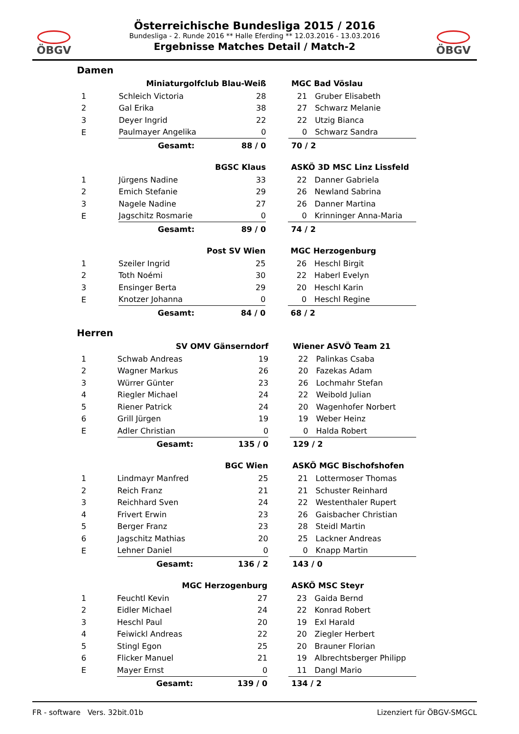ÖBGV ÖBGV
Österreichische Bundesliga 2015 / 2016
Bundesliga - 2. Runde 2016 ** Halle Eferding ** 12.03.2016 - 13.03.2016
Ergebnisse Matches Detail / Match-2
Damen
| | Miniaturgolfclub Blau-Weiß | | | MGC Bad Vöslau | |
| --- | --- | --- | --- | --- | --- |
| 1 | Schleich Victoria | 28 | | 21 | Gruber Elisabeth |
| 2 | Gal Erika | 38 | | 27 | Schwarz Melanie |
| 3 | Deyer Ingrid | 22 | | 22 | Utzig Bianca |
| E | Paulmayer Angelika | 0 | | 0 | Schwarz Sandra |
| | Gesamt: | 88 / 0 | | 70 / 2 | |
| | BGSC Klaus | | | ASKÖ 3D MSC Linz Lissfeld | |
| --- | --- | --- | --- | --- | --- |
| 1 | Jürgens Nadine | 33 | | 22 | Danner Gabriela |
| 2 | Emich Stefanie | 29 | | 26 | Newland Sabrina |
| 3 | Nagele Nadine | 27 | | 26 | Danner Martina |
| E | Jagschitz Rosmarie | 0 | | 0 | Krinninger Anna-Maria |
| | Gesamt: | 89 / 0 | | 74 / 2 | |
| | Post SV Wien | | | MGC Herzogenburg | |
| --- | --- | --- | --- | --- | --- |
| 1 | Szeiler Ingrid | 25 | | 26 | Heschl Birgit |
| 2 | Toth Noémi | 30 | | 22 | Haberl Evelyn |
| 3 | Ensinger Berta | 29 | | 20 | Heschl Karin |
| E | Knotzer Johanna | 0 | | 0 | Heschl Regine |
| | Gesamt: | 84 / 0 | | 68 / 2 | |
Herren
| | SV OMV Gänserndorf | | | Wiener ASVÖ Team 21 | |
| --- | --- | --- | --- | --- | --- |
| 1 | Schwab Andreas | 19 | | 22 | Palinkas Csaba |
| 2 | Wagner Markus | 26 | | 20 | Fazekas Adam |
| 3 | Würrer Günter | 23 | | 26 | Lochmahr Stefan |
| 4 | Riegler Michael | 24 | | 22 | Weibold Julian |
| 5 | Riener Patrick | 24 | | 20 | Wagenhofer Norbert |
| 6 | Grill Jürgen | 19 | | 19 | Weber Heinz |
| E | Adler Christian | 0 | | 0 | Halda Robert |
| | Gesamt: | 135 / 0 | | 129 / 2 | |
| | BGC Wien | | | ASKÖ MGC Bischofshofen | |
| --- | --- | --- | --- | --- | --- |
| 1 | Lindmayr Manfred | 25 | | 21 | Lottermoser Thomas |
| 2 | Reich Franz | 21 | | 21 | Schuster Reinhard |
| 3 | Reichhard Sven | 24 | | 22 | Westenthaler Rupert |
| 4 | Frivert Erwin | 23 | | 26 | Gaisbacher Christian |
| 5 | Berger Franz | 23 | | 28 | Steidl Martin |
| 6 | Jagschitz Mathias | 20 | | 25 | Lackner Andreas |
| E | Lehner Daniel | 0 | | 0 | Knapp Martin |
| | Gesamt: | 136 / 2 | | 143 / 0 | |
| | MGC Herzogenburg | | | ASKÖ MSC Steyr | |
| --- | --- | --- | --- | --- | --- |
| 1 | Feuchtl Kevin | 27 | | 23 | Gaida Bernd |
| 2 | Eidler Michael | 24 | | 22 | Konrad Robert |
| 3 | Heschl Paul | 20 | | 19 | Exl Harald |
| 4 | Feiwickl Andreas | 22 | | 20 | Ziegler Herbert |
| 5 | Stingl Egon | 25 | | 20 | Brauner Florian |
| 6 | Flicker Manuel | 21 | | 19 | Albrechtsberger Philipp |
| E | Mayer Ernst | 0 | | 11 | Dangl Mario |
| | Gesamt: | 139 / 0 | | 134 / 2 | |
FR - software Vers. 32bit.01b Lizenziert für ÖBGV-SMGCL